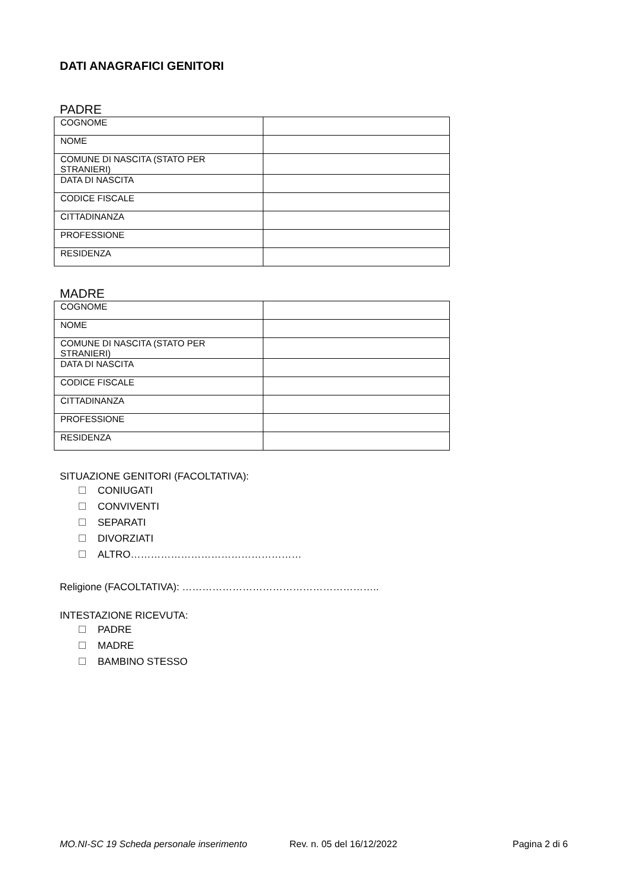DATI ANAGRAFICI GENITORI
PADRE
| COGNOME | |
| NOME | |
| COMUNE DI NASCITA (STATO PER STRANIERI) | |
| DATA DI NASCITA | |
| CODICE FISCALE | |
| CITTADINANZA | |
| PROFESSIONE | |
| RESIDENZA | |
MADRE
| COGNOME | |
| NOME | |
| COMUNE DI NASCITA (STATO PER STRANIERI) | |
| DATA DI NASCITA | |
| CODICE FISCALE | |
| CITTADINANZA | |
| PROFESSIONE | |
| RESIDENZA | |
SITUAZIONE GENITORI (FACOLTATIVA):
CONIUGATI
CONVIVENTI
SEPARATI
DIVORZIATI
ALTRO……………………………………………
Religione (FACOLTATIVA): …………………………………………………..
INTESTAZIONE RICEVUTA:
PADRE
MADRE
BAMBINO STESSO
MO.NI-SC 19 Scheda personale inserimento Rev. n. 05 del 16/12/2022 Pagina 2 di 6